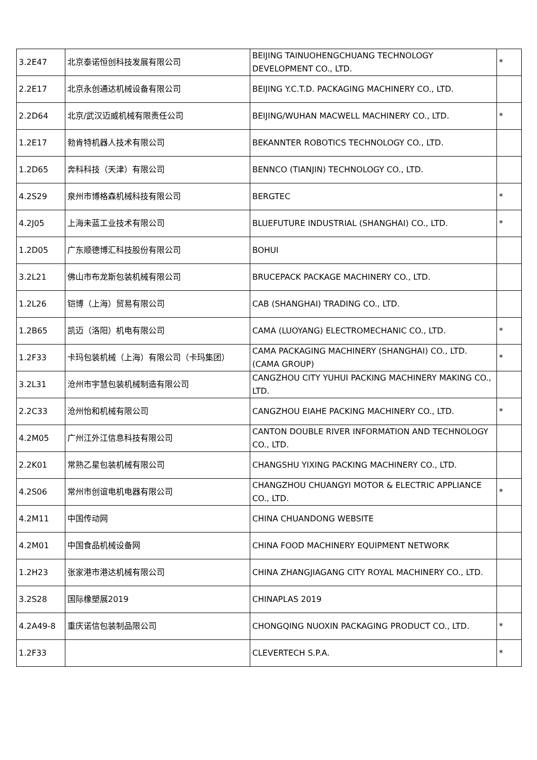| 3.2E47 | 北京泰诺恒创科技发展有限公司 | BEIJING TAINUOHENGCHUANG TECHNOLOGY DEVELOPMENT CO., LTD. | * |
| 2.2E17 | 北京永创通达机械设备有限公司 | BEIJING Y.C.T.D. PACKAGING MACHINERY CO., LTD. | |
| 2.2D64 | 北京/武汉迈威机械有限责任公司 | BEIJING/WUHAN MACWELL MACHINERY CO., LTD. | * |
| 1.2E17 | 勃肯特机器人技术有限公司 | BEKANNTER ROBOTICS TECHNOLOGY CO., LTD. | |
| 1.2D65 | 奔科科技（天津）有限公司 | BENNCO (TIANJIN) TECHNOLOGY CO., LTD. | |
| 4.2S29 | 泉州市博格森机械科技有限公司 | BERGTEC | * |
| 4.2J05 | 上海未蓝工业技术有限公司 | BLUEFUTURE INDUSTRIAL (SHANGHAI) CO., LTD. | * |
| 1.2D05 | 广东顺德博汇科技股份有限公司 | BOHUI | |
| 3.2L21 | 佛山市布龙斯包装机械有限公司 | BRUCEPACK PACKAGE MACHINERY CO., LTD. | |
| 1.2L26 | 铠博（上海）贸易有限公司 | CAB (SHANGHAI) TRADING CO., LTD. | |
| 1.2B65 | 凯迈（洛阳）机电有限公司 | CAMA (LUOYANG) ELECTROMECHANIC CO., LTD. | * |
| 1.2F33 | 卡玛包装机械（上海）有限公司（卡玛集团） | CAMA PACKAGING MACHINERY (SHANGHAI) CO., LTD. (CAMA GROUP) | * |
| 3.2L31 | 沧州市宇慧包装机械制造有限公司 | CANGZHOU CITY YUHUI PACKING MACHINERY MAKING CO., LTD. | |
| 2.2C33 | 沧州怡和机械有限公司 | CANGZHOU EIAHE PACKING MACHINERY CO., LTD. | * |
| 4.2M05 | 广州江外江信息科技有限公司 | CANTON DOUBLE RIVER INFORMATION AND TECHNOLOGY CO., LTD. | |
| 2.2K01 | 常熟乙星包装机械有限公司 | CHANGSHU YIXING PACKING MACHINERY CO., LTD. | |
| 4.2S06 | 常州市创谊电机电器有限公司 | CHANGZHOU CHUANGYI MOTOR & ELECTRIC APPLIANCE CO., LTD. | * |
| 4.2M11 | 中国传动网 | CHINA CHUANDONG WEBSITE | |
| 4.2M01 | 中国食品机械设备网 | CHINA FOOD MACHINERY EQUIPMENT NETWORK | |
| 1.2H23 | 张家港市港达机械有限公司 | CHINA ZHANGJIAGANG CITY ROYAL MACHINERY CO., LTD. | |
| 3.2S28 | 国际橡塑展2019 | CHINAPLAS 2019 | |
| 4.2A49-8 | 重庆诺信包装制品限公司 | CHONGQING NUOXIN PACKAGING PRODUCT CO., LTD. | * |
| 1.2F33 | | CLEVERTECH S.P.A. | * |